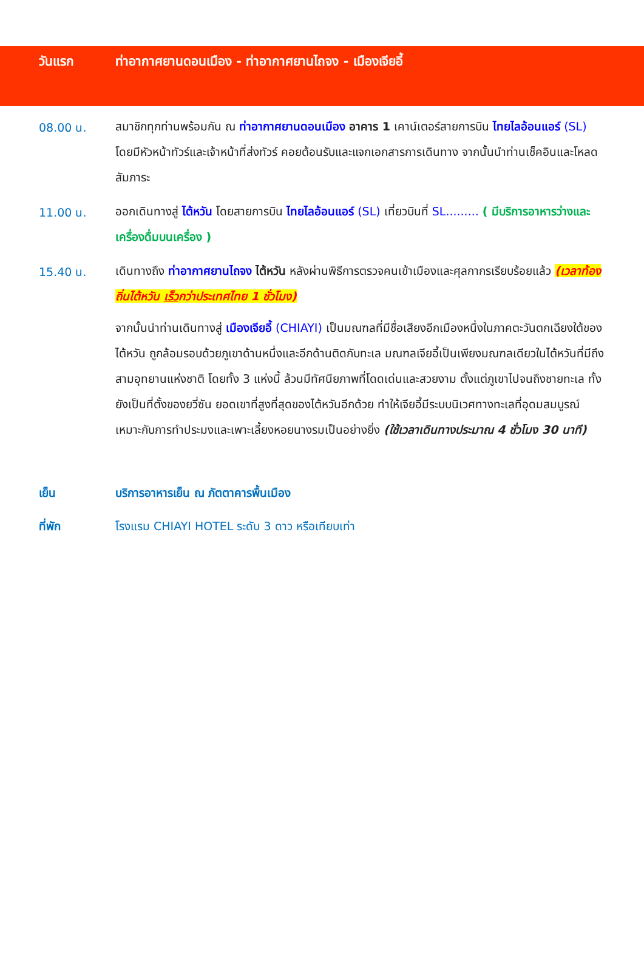วันแรก ท่าอากาศยานดอนเมือง - ท่าอากาศยานไถจง - เมืองเจียอี้
08.00 น.
สมาชิกทุกท่านพร้อมกัน ณ ท่าอากาศยานดอนเมือง อาคาร 1 เคาน์เตอร์สายการบิน ไทยไลอ้อนแอร์ (SL) โดยมีหัวหน้าทัวร์และเจ้าหน้าที่ส่งทัวร์ คอยต้อนรับและแจกเอกสารการเดินทาง จากนั้นนำท่านเช็คอินและโหลดสัมภาระ
11.00 น.
ออกเดินทางสู่ ไต้หวัน โดยสายการบิน ไทยไลอ้อนแอร์ (SL) เที่ยวบินที่ SL......... ( มีบริการอาหารว่างและเครื่องดื่มบนเครื่อง )
15.40 น.
เดินทางถึง ท่าอากาศยานไถจง ไต้หวัน หลังผ่านพิธีการตรวจคนเข้าเมืองและศุลกากรเรียบร้อยแล้ว (เวลาท้องถิ่นไต้หวัน เร็วกว่าประเทศไทย 1 ชั่วโมง)
จากนั้นนำท่านเดินทางสู่ เมืองเจียอี้ (CHIAYI) เป็นมณฑลที่มีชื่อเสียงอีกเมืองหนึ่งในภาคตะวันตกเฉียงใต้ของไต้หวัน ถูกล้อมรอบด้วยภูเขาด้านหนึ่งและอีกด้านติดกับทะเล มณฑลเจียอี้เป็นเพียงมณฑลเดียวในไต้หวันที่มีถึงสามอุทยานแห่งชาติ โดยทั้ง 3 แห่งนี้ ล้วนมีทัศนียภาพที่โดดเด่นและสวยงาม ตั้งแต่ภูเขาไปจนถึงชายทะเล ทั้งยังเป็นที่ตั้งของยวี่ซัน ยอดเขาที่สูงที่สุดของไต้หวันอีกด้วย ทำให้เจียอี้มีระบบนิเวศทางทะเลที่อุดมสมบูรณ์ เหมาะกับการทำประมงและเพาะเลี้ยงหอยนางรมเป็นอย่างยิ่ง (ใช้เวลาเดินทางประมาณ 4 ชั่วโมง 30 นาที)
เย็น
บริการอาหารเย็น ณ ภัตตาคารพื้นเมือง
ที่พัก
โรงแรม CHIAYI HOTEL ระดับ 3 ดาว หรือเทียบเท่า